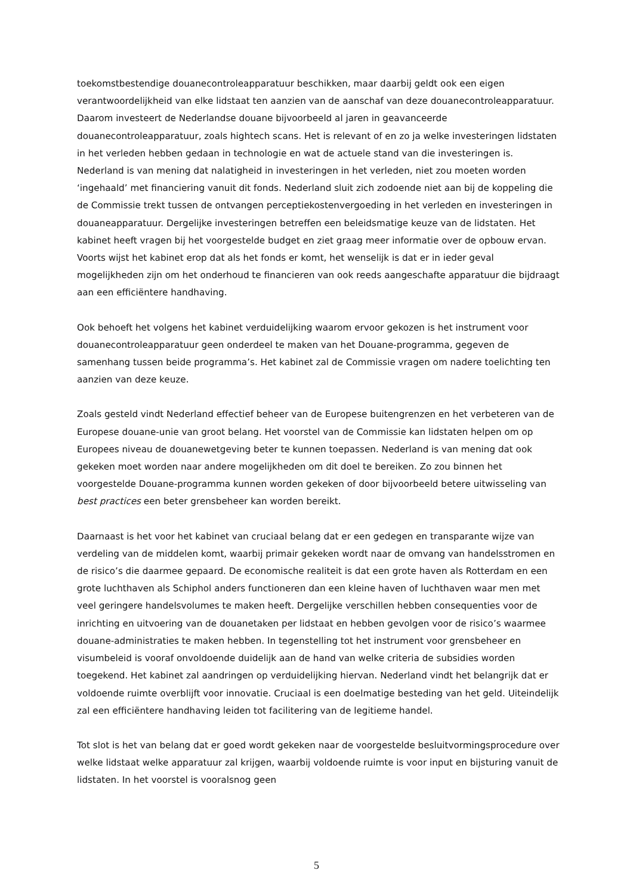toekomstbestendige douanecontroleapparatuur beschikken, maar daarbij geldt ook een eigen verantwoordelijkheid van elke lidstaat ten aanzien van de aanschaf van deze douanecontroleapparatuur. Daarom investeert de Nederlandse douane bijvoorbeeld al jaren in geavanceerde douanecontroleapparatuur, zoals hightech scans. Het is relevant of en zo ja welke investeringen lidstaten in het verleden hebben gedaan in technologie en wat de actuele stand van die investeringen is. Nederland is van mening dat nalatigheid in investeringen in het verleden, niet zou moeten worden ‘ingehaald’ met financiering vanuit dit fonds. Nederland sluit zich zodoende niet aan bij de koppeling die de Commissie trekt tussen de ontvangen perceptiekostenvergoeding in het verleden en investeringen in douaneapparatuur. Dergelijke investeringen betreffen een beleidsmatige keuze van de lidstaten. Het kabinet heeft vragen bij het voorgestelde budget en ziet graag meer informatie over de opbouw ervan. Voorts wijst het kabinet erop dat als het fonds er komt, het wenselijk is dat er in ieder geval mogelijkheden zijn om het onderhoud te financieren van ook reeds aangeschafte apparatuur die bijdraagt aan een efficiëntere handhaving.
Ook behoeft het volgens het kabinet verduidelijking waarom ervoor gekozen is het instrument voor douanecontroleapparatuur geen onderdeel te maken van het Douane-programma, gegeven de samenhang tussen beide programma’s. Het kabinet zal de Commissie vragen om nadere toelichting ten aanzien van deze keuze.
Zoals gesteld vindt Nederland effectief beheer van de Europese buitengrenzen en het verbeteren van de Europese douane-unie van groot belang. Het voorstel van de Commissie kan lidstaten helpen om op Europees niveau de douanewetgeving beter te kunnen toepassen. Nederland is van mening dat ook gekeken moet worden naar andere mogelijkheden om dit doel te bereiken. Zo zou binnen het voorgestelde Douane-programma kunnen worden gekeken of door bijvoorbeeld betere uitwisseling van best practices een beter grensbeheer kan worden bereikt.
Daarnaast is het voor het kabinet van cruciaal belang dat er een gedegen en transparante wijze van verdeling van de middelen komt, waarbij primair gekeken wordt naar de omvang van handelsstromen en de risico’s die daarmee gepaard. De economische realiteit is dat een grote haven als Rotterdam en een grote luchthaven als Schiphol anders functioneren dan een kleine haven of luchthaven waar men met veel geringere handelsvolumes te maken heeft. Dergelijke verschillen hebben consequenties voor de inrichting en uitvoering van de douanetaken per lidstaat en hebben gevolgen voor de risico’s waarmee douane-administraties te maken hebben. In tegenstelling tot het instrument voor grensbeheer en visumbeleid is vooraf onvoldoende duidelijk aan de hand van welke criteria de subsidies worden toegekend. Het kabinet zal aandringen op verduidelijking hiervan. Nederland vindt het belangrijk dat er voldoende ruimte overblijft voor innovatie. Cruciaal is een doelmatige besteding van het geld. Uiteindelijk zal een efficiëntere handhaving leiden tot facilitering van de legitieme handel.
Tot slot is het van belang dat er goed wordt gekeken naar de voorgestelde besluitvormingsprocedure over welke lidstaat welke apparatuur zal krijgen, waarbij voldoende ruimte is voor input en bijsturing vanuit de lidstaten. In het voorstel is vooralsnog geen
5